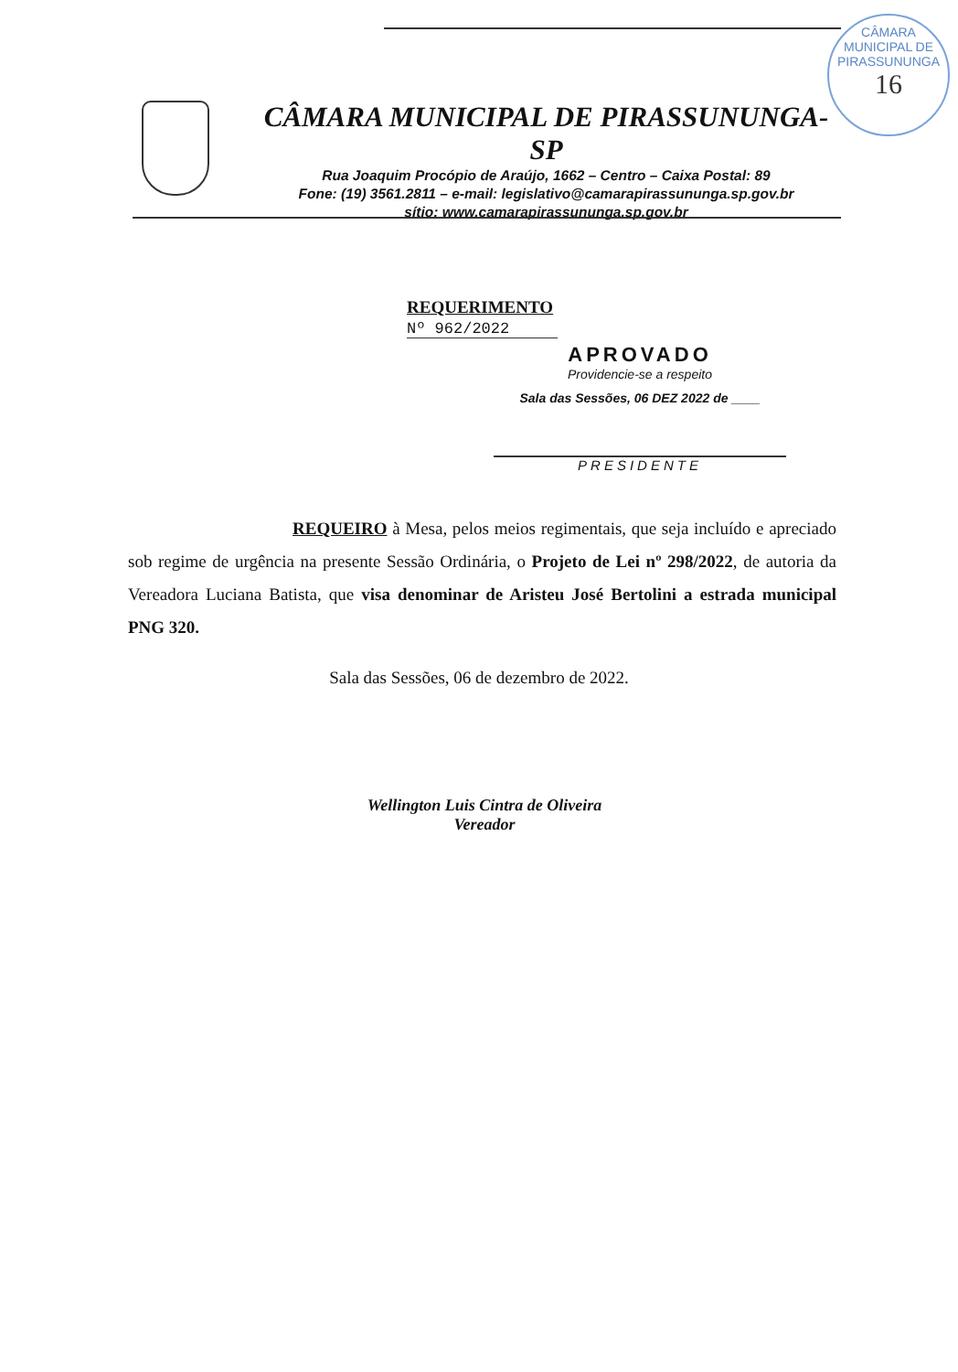CÂMARA MUNICIPAL DE PIRASSUNUNGA
16
CÂMARA MUNICIPAL DE PIRASSUNUNGA-SP
Rua Joaquim Procópio de Araújo, 1662 – Centro – Caixa Postal: 89
Fone: (19) 3561.2811 – e-mail: legislativo@camarapirassununga.sp.gov.br
sítio: www.camarapirassununga.sp.gov.br
REQUERIMENTO
Nº 962/2022
APROVADO
Providencie-se a respeito
Sala das Sessões, 06 DEZ 2022 de ____
PRESIDENTE
REQUEIRO à Mesa, pelos meios regimentais, que seja incluído e apreciado sob regime de urgência na presente Sessão Ordinária, o Projeto de Lei nº 298/2022, de autoria da Vereadora Luciana Batista, que visa denominar de Aristeu José Bertolini a estrada municipal PNG 320.
Sala das Sessões, 06 de dezembro de 2022.
Wellington Luis Cintra de Oliveira
Vereador